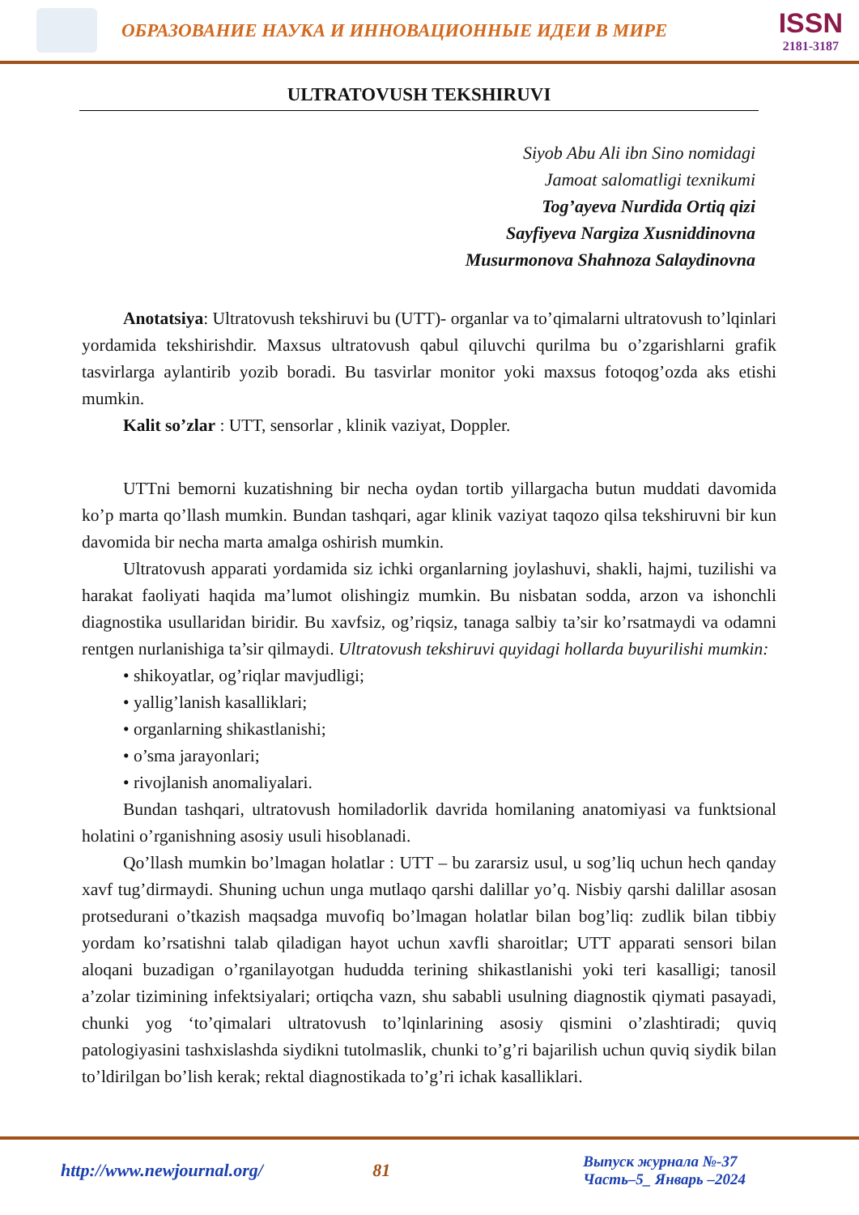ОБРАЗОВАНИЕ НАУКА И ИННОВАЦИОННЫЕ ИДЕИ В МИРЕ
ISSN
2181-3187
ULTRATOVUSH TEKSHIRUVI
Siyob Abu Ali ibn Sino nomidagi
Jamoat salomatligi texnikumi
Tog’ayeva Nurdida Ortiq qizi
Sayfiyeva Nargiza Xusniddinovna
Musurmonova Shahnoza Salaydinovna
Anotatsiya: Ultratovush tekshiruvi bu (UTT)- organlar va to’qimalarni ultratovush to’lqinlari yordamida tekshirishdir. Maxsus ultratovush qabul qiluvchi qurilma bu o’zgarishlarni grafik tasvirlarga aylantirib yozib boradi. Bu tasvirlar monitor yoki maxsus fotoqog’ozda aks etishi mumkin.
Kalit so’zlar : UTT, sensorlar , klinik vaziyat, Doppler.
UTTni bemorni kuzatishning bir necha oydan tortib yillargacha butun muddati davomida ko’p marta qo’llash mumkin. Bundan tashqari, agar klinik vaziyat taqozo qilsa tekshiruvni bir kun davomida bir necha marta amalga oshirish mumkin.
Ultratovush apparati yordamida siz ichki organlarning joylashuvi, shakli, hajmi, tuzilishi va harakat faoliyati haqida ma’lumot olishingiz mumkin. Bu nisbatan sodda, arzon va ishonchli diagnostika usullaridan biridir. Bu xavfsiz, og’riqsiz, tanaga salbiy ta’sir ko’rsatmaydi va odamni rentgen nurlanishiga ta’sir qilmaydi. Ultratovush tekshiruvi quyidagi hollarda buyurilishi mumkin:
• shikoyatlar, og’riqlar mavjudligi;
• yallig’lanish kasalliklari;
• organlarning shikastlanishi;
• o’sma jarayonlari;
• rivojlanish anomaliyalari.
Bundan tashqari, ultratovush homiladorlik davrida homilaning anatomiyasi va funktsional holatini o’rganishning asosiy usuli hisoblanadi.
Qo’llash mumkin bo’lmagan holatlar : UTT – bu zararsiz usul, u sog’liq uchun hech qanday xavf tug’dirmaydi. Shuning uchun unga mutlaqo qarshi dalillar yo’q. Nisbiy qarshi dalillar asosan protsedurani o’tkazish maqsadga muvofiq bo’lmagan holatlar bilan bog’liq: zudlik bilan tibbiy yordam ko’rsatishni talab qiladigan hayot uchun xavfli sharoitlar; UTT apparati sensori bilan aloqani buzadigan o’rganilayotgan hududda terining shikastlanishi yoki teri kasalligi; tanosil a’zolar tizimining infektsiyalari; ortiqcha vazn, shu sababli usulning diagnostik qiymati pasayadi, chunki yog ‘to’qimalari ultratovush to’lqinlarining asosiy qismini o’zlashtiradi; quviq patologiyasini tashxislashda siydikni tutolmaslik, chunki to’g’ri bajarilish uchun quviq siydik bilan to’ldirilgan bo’lish kerak; rektal diagnostikada to’g’ri ichak kasalliklari.
http://www.newjournal.org/ 81
Выпуск журнала №-37
Часть–5_ Январь –2024